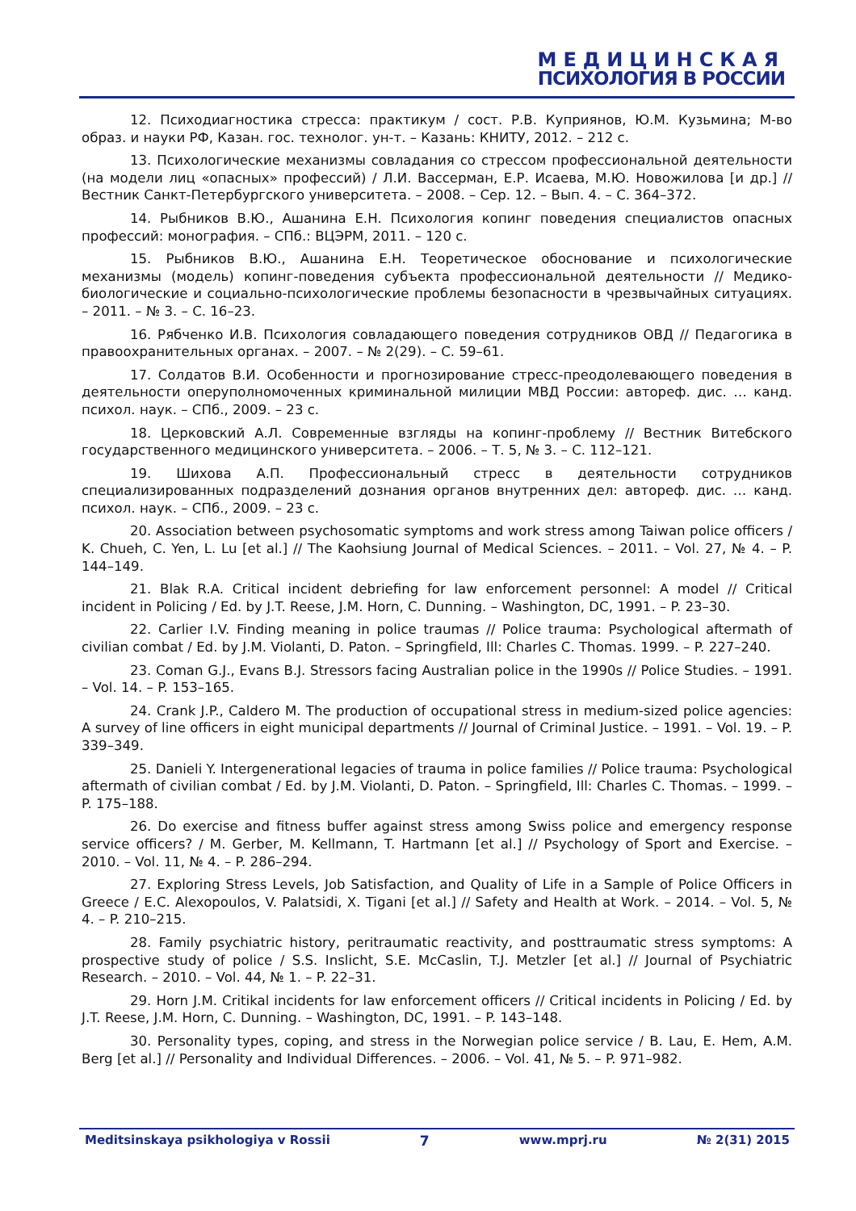МЕДИЦИНСКАЯ
ПСИХОЛОГИЯ В РОССИИ
12. Психодиагностика стресса: практикум / сост. Р.В. Куприянов, Ю.М. Кузьмина; М-во образ. и науки РФ, Казан. гос. технолог. ун-т. – Казань: КНИТУ, 2012. – 212 с.
13. Психологические механизмы совладания со стрессом профессиональной деятельности (на модели лиц «опасных» профессий) / Л.И. Вассерман, Е.Р. Исаева, М.Ю. Новожилова [и др.] // Вестник Санкт-Петербургского университета. – 2008. – Сер. 12. – Вып. 4. – С. 364–372.
14. Рыбников В.Ю., Ашанина Е.Н. Психология копинг поведения специалистов опасных профессий: монография. – СПб.: ВЦЭРМ, 2011. – 120 с.
15. Рыбников В.Ю., Ашанина Е.Н. Теоретическое обоснование и психологические механизмы (модель) копинг-поведения субъекта профессиональной деятельности // Медико-биологические и социально-психологические проблемы безопасности в чрезвычайных ситуациях. – 2011. – № 3. – С. 16–23.
16. Рябченко И.В. Психология совладающего поведения сотрудников ОВД // Педагогика в правоохранительных органах. – 2007. – № 2(29). – С. 59–61.
17. Солдатов В.И. Особенности и прогнозирование стресс-преодолевающего поведения в деятельности оперуполномоченных криминальной милиции МВД России: автореф. дис. … канд. психол. наук. – СПб., 2009. – 23 с.
18. Церковский А.Л. Современные взгляды на копинг-проблему // Вестник Витебского государственного медицинского университета. – 2006. – Т. 5, № 3. – С. 112–121.
19. Шихова А.П. Профессиональный стресс в деятельности сотрудников специализированных подразделений дознания органов внутренних дел: автореф. дис. … канд. психол. наук. – СПб., 2009. – 23 с.
20. Association between psychosomatic symptoms and work stress among Taiwan police officers / K. Chueh, C. Yen, L. Lu [et al.] // The Kaohsiung Journal of Medical Sciences. – 2011. – Vol. 27, № 4. – P. 144–149.
21. Blak R.A. Critical incident debriefing for law enforcement personnel: A model // Critical incident in Policing / Ed. by J.T. Reese, J.M. Horn, C. Dunning. – Washington, DC, 1991. – P. 23–30.
22. Carlier I.V. Finding meaning in police traumas // Police trauma: Psychological aftermath of civilian combat / Ed. by J.M. Violanti, D. Paton. – Springfield, Ill: Charles C. Thomas. 1999. – P. 227–240.
23. Coman G.J., Evans B.J. Stressors facing Australian police in the 1990s // Police Studies. – 1991. – Vol. 14. – P. 153–165.
24. Crank J.P., Caldero M. The production of occupational stress in medium-sized police agencies: A survey of line officers in eight municipal departments // Journal of Criminal Justice. – 1991. – Vol. 19. – P. 339–349.
25. Danieli Y. Intergenerational legacies of trauma in police families // Police trauma: Psychological aftermath of civilian combat / Ed. by J.M. Violanti, D. Paton. – Springfield, Ill: Charles C. Thomas. – 1999. – P. 175–188.
26. Do exercise and fitness buffer against stress among Swiss police and emergency response service officers? / M. Gerber, M. Kellmann, T. Hartmann [et al.] // Psychology of Sport and Exercise. – 2010. – Vol. 11, № 4. – P. 286–294.
27. Exploring Stress Levels, Job Satisfaction, and Quality of Life in a Sample of Police Officers in Greece / E.C. Alexopoulos, V. Palatsidi, X. Tigani [et al.] // Safety and Health at Work. – 2014. – Vol. 5, № 4. – P. 210–215.
28. Family psychiatric history, peritraumatic reactivity, and posttraumatic stress symptoms: A prospective study of police / S.S. Inslicht, S.E. McCaslin, T.J. Metzler [et al.] // Journal of Psychiatric Research. – 2010. – Vol. 44, № 1. – P. 22–31.
29. Horn J.M. Critikal incidents for law enforcement officers // Critical incidents in Policing / Ed. by J.T. Reese, J.M. Horn, C. Dunning. – Washington, DC, 1991. – P. 143–148.
30. Personality types, coping, and stress in the Norwegian police service / B. Lau, E. Hem, A.M. Berg [et al.] // Personality and Individual Differences. – 2006. – Vol. 41, № 5. – P. 971–982.
Meditsinskaya psikhologiya v Rossii 7 www.mprj.ru № 2(31) 2015